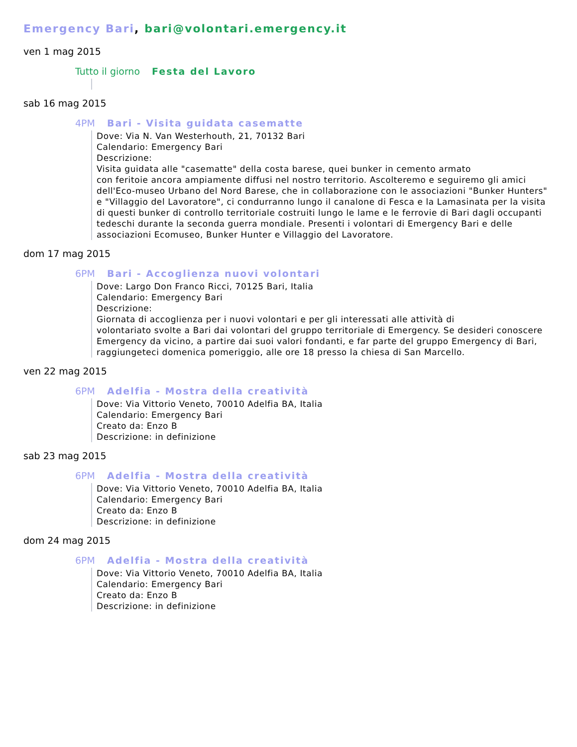Emergency Bari, bari@volontari.emergency.it
ven 1 mag 2015
Tutto il giorno Festa del Lavoro
sab 16 mag 2015
4PM Bari - Visita guidata casematte
Dove: Via N. Van Westerhouth, 21, 70132 Bari
Calendario: Emergency Bari
Descrizione:
Visita guidata alle "casematte" della costa barese, quei bunker in cemento armato
con feritoie ancora ampiamente diffusi nel nostro territorio. Ascolteremo e seguiremo gli amici dell'Eco-museo Urbano del Nord Barese, che in collaborazione con le associazioni "Bunker Hunters" e "Villaggio del Lavoratore", ci condurranno lungo il canalone di Fesca e la Lamasinata per la visita di questi bunker di controllo territoriale costruiti lungo le lame e le ferrovie di Bari dagli occupanti tedeschi durante la seconda guerra mondiale. Presenti i volontari di Emergency Bari e delle associazioni Ecomuseo, Bunker Hunter e Villaggio del Lavoratore.
dom 17 mag 2015
6PM Bari - Accoglienza nuovi volontari
Dove: Largo Don Franco Ricci, 70125 Bari, Italia
Calendario: Emergency Bari
Descrizione:
Giornata di accoglienza per i nuovi volontari e per gli interessati alle attività di
volontariato svolte a Bari dai volontari del gruppo territoriale di Emergency. Se desideri conoscere Emergency da vicino, a partire dai suoi valori fondanti, e far parte del gruppo Emergency di Bari, raggiungeteci domenica pomeriggio, alle ore 18 presso la chiesa di San Marcello.
ven 22 mag 2015
6PM Adelfia - Mostra della creatività
Dove: Via Vittorio Veneto, 70010 Adelfia BA, Italia
Calendario: Emergency Bari
Creato da: Enzo B
Descrizione: in definizione
sab 23 mag 2015
6PM Adelfia - Mostra della creatività
Dove: Via Vittorio Veneto, 70010 Adelfia BA, Italia
Calendario: Emergency Bari
Creato da: Enzo B
Descrizione: in definizione
dom 24 mag 2015
6PM Adelfia - Mostra della creatività
Dove: Via Vittorio Veneto, 70010 Adelfia BA, Italia
Calendario: Emergency Bari
Creato da: Enzo B
Descrizione: in definizione